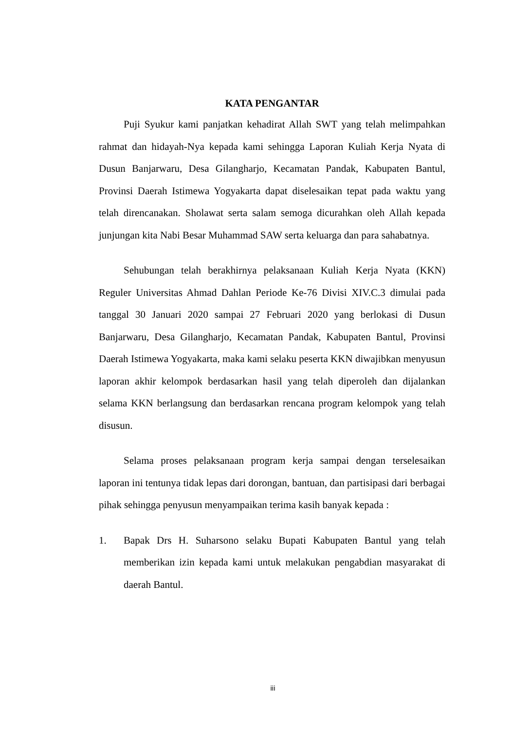KATA PENGANTAR
Puji Syukur kami panjatkan kehadirat Allah SWT yang telah melimpahkan rahmat dan hidayah-Nya kepada kami sehingga Laporan Kuliah Kerja Nyata di Dusun Banjarwaru, Desa Gilangharjo, Kecamatan Pandak, Kabupaten Bantul, Provinsi Daerah Istimewa Yogyakarta dapat diselesaikan tepat pada waktu yang telah direncanakan. Sholawat serta salam semoga dicurahkan oleh Allah kepada junjungan kita Nabi Besar Muhammad SAW serta keluarga dan para sahabatnya.
Sehubungan telah berakhirnya pelaksanaan Kuliah Kerja Nyata (KKN) Reguler Universitas Ahmad Dahlan Periode Ke-76 Divisi XIV.C.3 dimulai pada tanggal 30 Januari 2020 sampai 27 Februari 2020 yang berlokasi di Dusun Banjarwaru, Desa Gilangharjo, Kecamatan Pandak, Kabupaten Bantul, Provinsi Daerah Istimewa Yogyakarta, maka kami selaku peserta KKN diwajibkan menyusun laporan akhir kelompok berdasarkan hasil yang telah diperoleh dan dijalankan selama KKN berlangsung dan berdasarkan rencana program kelompok yang telah disusun.
Selama proses pelaksanaan program kerja sampai dengan terselesaikan laporan ini tentunya tidak lepas dari dorongan, bantuan, dan partisipasi dari berbagai pihak sehingga penyusun menyampaikan terima kasih banyak kepada :
1. Bapak Drs H. Suharsono selaku Bupati Kabupaten Bantul yang telah memberikan izin kepada kami untuk melakukan pengabdian masyarakat di daerah Bantul.
iii